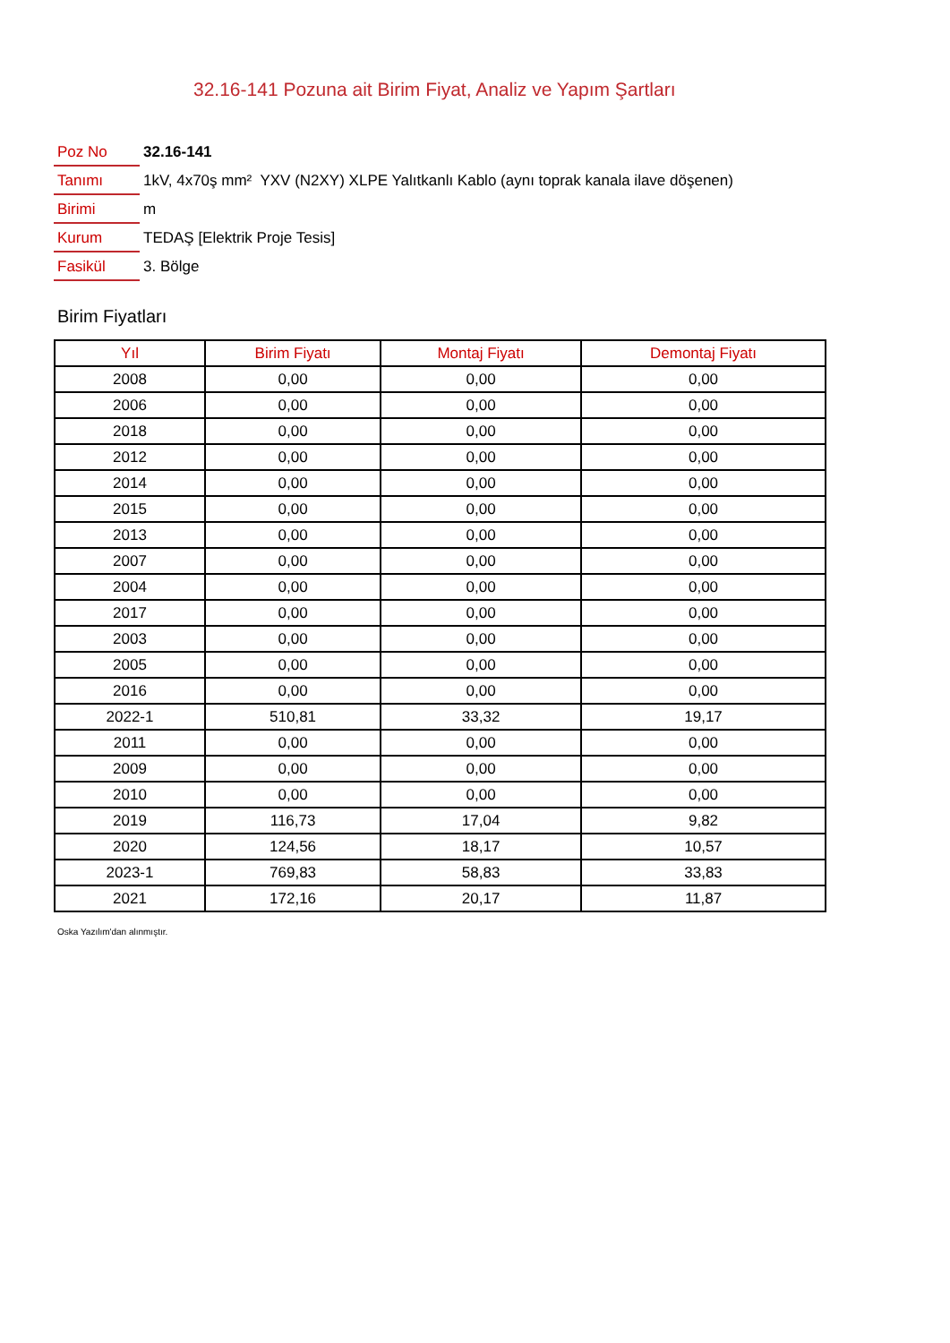32.16-141 Pozuna ait Birim Fiyat, Analiz ve Yapım Şartları
| Poz No | 32.16-141 |
| Tanımı | 1kV, 4x70ş mm² YXV (N2XY) XLPE Yalıtkanlı Kablo (aynı toprak kanala ilave döşenen) |
| Birimi | m |
| Kurum | TEDAŞ [Elektrik Proje Tesis] |
| Fasikül | 3. Bölge |
Birim Fiyatları
| Yıl | Birim Fiyatı | Montaj Fiyatı | Demontaj Fiyatı |
| --- | --- | --- | --- |
| 2008 | 0,00 | 0,00 | 0,00 |
| 2006 | 0,00 | 0,00 | 0,00 |
| 2018 | 0,00 | 0,00 | 0,00 |
| 2012 | 0,00 | 0,00 | 0,00 |
| 2014 | 0,00 | 0,00 | 0,00 |
| 2015 | 0,00 | 0,00 | 0,00 |
| 2013 | 0,00 | 0,00 | 0,00 |
| 2007 | 0,00 | 0,00 | 0,00 |
| 2004 | 0,00 | 0,00 | 0,00 |
| 2017 | 0,00 | 0,00 | 0,00 |
| 2003 | 0,00 | 0,00 | 0,00 |
| 2005 | 0,00 | 0,00 | 0,00 |
| 2016 | 0,00 | 0,00 | 0,00 |
| 2022-1 | 510,81 | 33,32 | 19,17 |
| 2011 | 0,00 | 0,00 | 0,00 |
| 2009 | 0,00 | 0,00 | 0,00 |
| 2010 | 0,00 | 0,00 | 0,00 |
| 2019 | 116,73 | 17,04 | 9,82 |
| 2020 | 124,56 | 18,17 | 10,57 |
| 2023-1 | 769,83 | 58,83 | 33,83 |
| 2021 | 172,16 | 20,17 | 11,87 |
Oska Yazılım'dan alınmıştır.